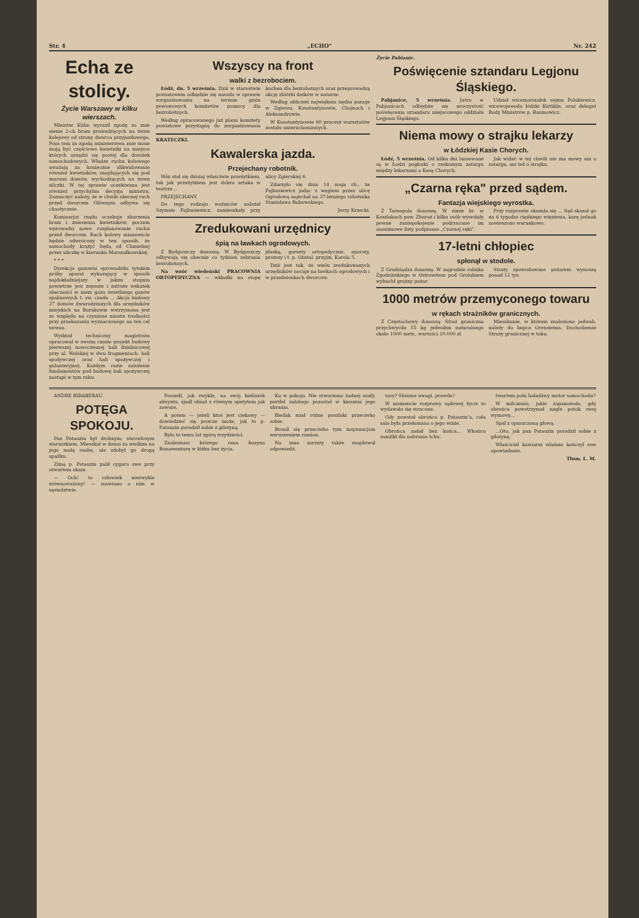Str. 4 „ECHO" Nr. 242
Echa ze stolicy.
Życie Warszawy w kilku wierszach.
Minister Kühn wyraził zgodę za znie sienie 2-ch bram prowadzących na teren kolejowy od strony dworca przyjazdowego. Poza tem za zgodą ministerstwa znie sione mają być częściowo kwietniki na miejsce których urządzi się postój dla dorożek samochodowych. Władze ruchu kołowego uważają za konieczne zlikwidowanie również kwietników, znajdujących się pod murami domów, wychodzących na teren uliczki. W tej sprawie oczekiwana jest również przychylna decyzja ministra. Zaznaczyć należy, że w chwili obecnej ruch przed dworcem Głównym odbywa się chaotycznie.
Komisarjat rządu oczekuje zburzenia bram i zniesienia kwietników, poczem wprowadzi nowe rozplanowanie ruchu przed dworcem. Ruch kołowy mianowicie będzie odwrócony w ten sposób, że samochody krążyć będą od Chmielnej przez uliczkę w kierunku Marszałkowskiej.
* * *
Dyrekcja gazowni sprowadziła tytułem próby aparat wykazujący w sposób najdokładniejszy w jakim stopniu powietrze jest zepsute i zatrute wskutek obecności w niem gazu świetlnego gazów spalinowych t. zw. czadu ... Akcja budowy 27 domów dwurodzinnych dla urzędników miejskich na Burakowie wstrzymana jest ze względu na czynione miastu trudności przy przekazaniu wyznaczonego na ten cel terenu.
Wydział techniczny magistratu opracował w swoim czasie projekt budowy pierwszej nowoczesnej hali dzielnicowej przy ul. Wolskiej w dwu fragmentach: hali spożywczej oraz hali spożywczej i galanteryjnej. Każdym razie założenie fundamentów pod budowę hali spożywczej nastąpi w tym roku.
Wszyscy na front
walki z bezrobociem.
Łódź, dn. 5 września. Dziś w starostwie powiatowem odbędzie się narada w sprawie zorganizowania na terenie gmin powiatowych komitetów pomocy dla bezrobotnych.
Według opracowanego już planu komitety powiatowe przystąpią do zorganizowania kuchen dla bezrobotnych oraz przeprowadzą akcję zbiórki datków w naturze.
Według obliczeń największa nędza panuje w Zgierzu, Konstantynowie, Chojnach i Aleksandrowie.
W Konstantynowie 80 procent warsztatów zostało unieruchomionych.
KRATECZKI.
Kawalerska jazda.
Przejechany robotnik.
Wóz stał się dzisiaj właściwie przeżytkiem, tak jak przeżytkiem jest dobra sztuka w teatrze...
PRZEJECHANY.
Do tego rodzaju woźniców należał Szymsie Fajbusiewicz, zamieszkały przy ulicy Zgierskiej 6.
Zdarzyło się dnia 14 maja rb., że Fajbusiewicz jadąc z węglem przez ulicę Ogrodową najechał na 37-letniego robotnika Stanisława Rubowskiego.
Jerzy Krzecki.
Zredukowani urzędnicy
śpią na ławkach ogrodowych.
Z Bydgoszczy donoszą: W Bydgoszczy odbywają się obecnie co tydzień zebrania bezrobotnych.
Na wzór wiedeński PRACOWNIA ORTOPEDYCZNA — wkładki na stopę płaską, gorsety ortopedyczne, aparaty, protezy i t. p. Obstal. przyjm. Karola 5.
Dziś jest tak, że wielu zredukowanych urzędników nocuje na ławkach ogrodowych i w przedsionkach dworców.
Życie Pabianic.
Poświęcenie sztandaru Legjonu Śląskiego.
Pabjanice, 5 września. Jutro w Pabjanicach odbędzie się uroczystość poświęcenia sztandaru miejscowego oddziału Legjonu Śląskiego.
Udział wicemarszałek sejmu Polakiewicz, wicewojewoda łódzki Kirtiklis, oraz delegat Rady Ministrów p. Rusinowicz.
Niema mowy o strajku lekarzy
w Łódzkiej Kasie Chorych.
Łódź, 5 września. Od kilku dni lansowane są w Łodzi pogłoski o rzekomym zatargu między lekarzami a Kasą Chorych.
Jak widać w tej chwili nie ma mowy ani o zatargu, ani też o strajku.
„Czarna ręka" przed sądem.
Fantazja wiejskiego wyrostka.
Z Tarnopola donoszą: W zimie br. w Koszlakach pow. Zbaraż i kilku osób wywołały pewne zaniepokojenie podrzucane im anonimowe listy podpisane „Czarnej ręki".
Przy rozprawie okazała się ... Sąd skazał go na 6 tygodni ciężkiego więzienia, karę jednak zawieszono warunkowo.
17-letni chłopiec
spłonął w stodole.
Z Grudziądza donoszą: W zagrodzie rolnika Zgodzińskiego w Ostrowitem pod Grolubiem wybuchł groźny pożar.
Straty spowodowane pożarem wynoszą ponad 12 tys.
1000 metrów przemyconego towaru
w rękach strażników granicznych.
Z Częstochowy donoszą: Straż graniczna przychwyciła 55 kg jedwabiu naturalnego około 1000 metr., wartości 10.000 zł.
Mieszkanie, w którem znaleziono jedwab, należy do kupca Orensteina. Dochodzenie Straży granicznej w toku.
ANDRE BIRABERAU.
POTĘGA SPOKOJU.
Pan Patauzin był drobnym, siwowłosym staruszkiem. Mieszkał w domu za wielkim na jego małą osobę, ale zdobył go drogą spadku.
Zimą p. Patauzin palił cygaro swe przy otwartem oknie.
— Och! to człowiek niezwykle zrównoważony! — mawiano o nim w sąsiedztwie.
Poszedł, jak zwykle, na swój kieliszek absyntu, zjadł obiad z równym apetytem jak zawsze.
A potem — jeżeli ktoś jest ciekawy — dowiedzieć się jeszcze może, jak to p. Patauzin poradził sobie z gilotyną.
Było to temu lat zgórą trzydzieści.
Znaleziono którego rana kuzyna Bonawenturę w łóżku bez życia.
Ku w pokoju. Nie otworzono żadnej szafy, portfel zabitego pozostał w kieszeni jego ubrania.
Biedak miał różne poszlaki przeciwko sobie.
Bronił się przeciwko tym insynuacjom wzruszeniem ramion.
Na inne zarzuty także znajdował odpowiedź.
tury? Słuszne uwagi, prawda?
W momencie rozprawy sądowej życie to wydawało się stracone.
Gdy powstał obrońca p. Patauzin'a, cała sala była przekonana o jego winie.
Obrońca zadał bez końca... Wkońcu zamilkł dla nabrania tchu.
twartem polu hałaśliwy motor samochodu?
W milczeniu, jakie zapanowało, gdy obrońca powstrzymał nagle potok swej wymowy...
Spał z opuszczoną głową.
...Oto, jak pan Patauzin poradził sobie z gilotyną.
Właściciel kawiarni właśnie kończył swe opowiadanie.
Tłum. L. M.